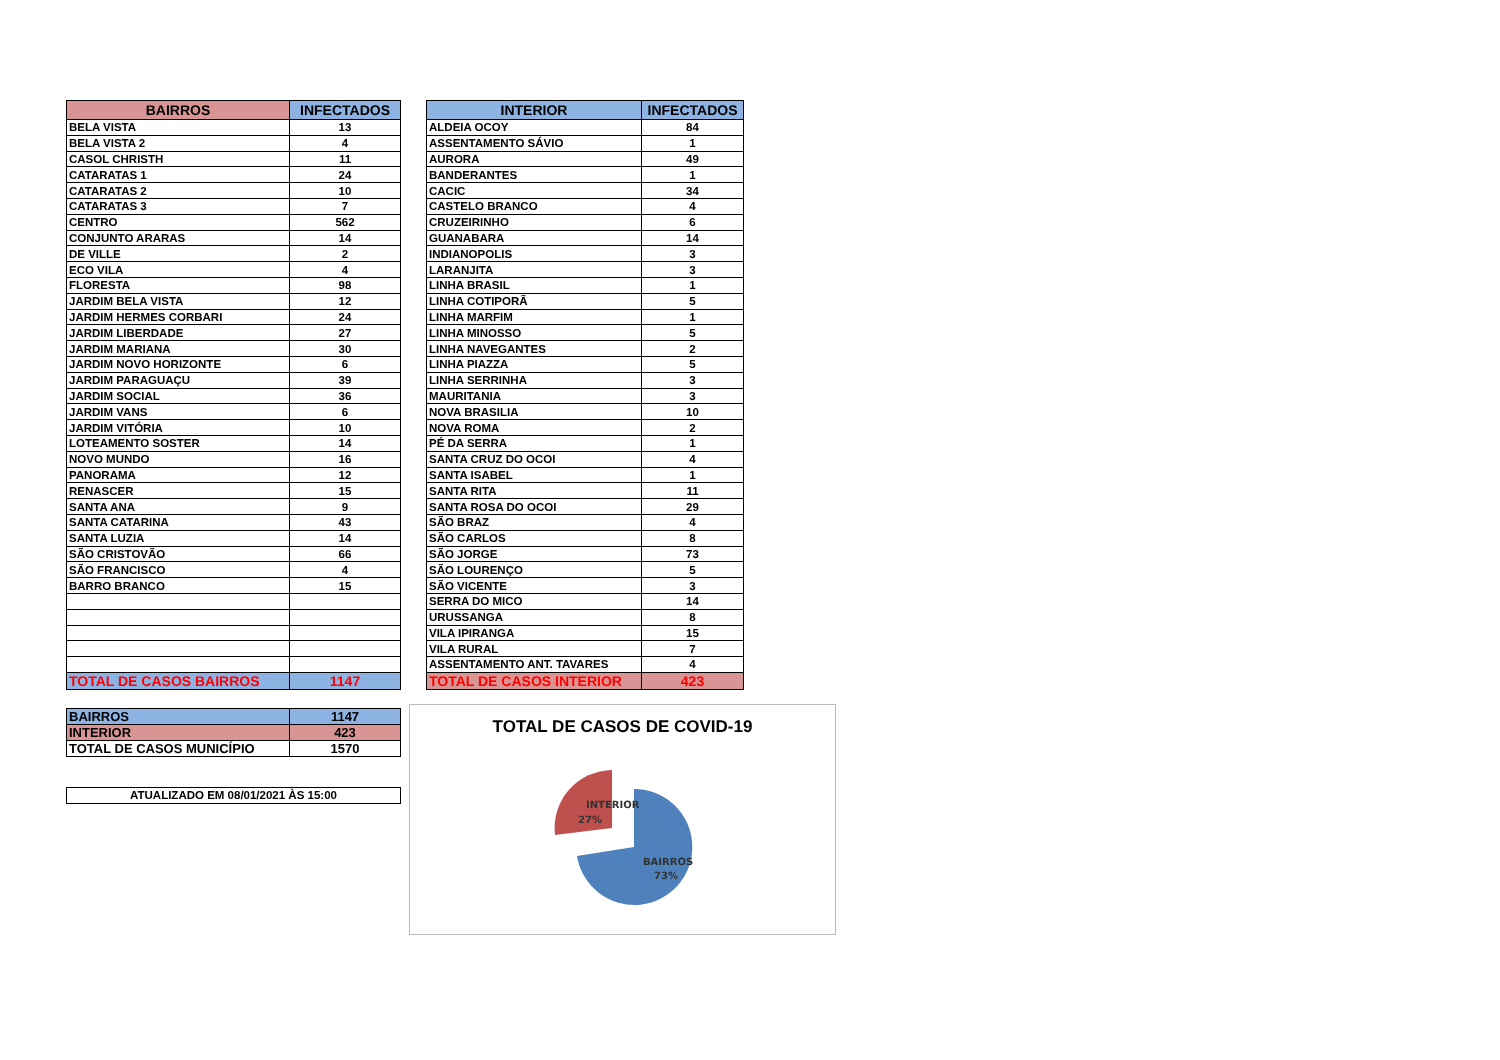| BAIRROS | INFECTADOS |
| --- | --- |
| BELA VISTA | 13 |
| BELA VISTA 2 | 4 |
| CASOL CHRISTH | 11 |
| CATARATAS 1 | 24 |
| CATARATAS 2 | 10 |
| CATARATAS 3 | 7 |
| CENTRO | 562 |
| CONJUNTO ARARAS | 14 |
| DE VILLE | 2 |
| ECO VILA | 4 |
| FLORESTA | 98 |
| JARDIM BELA VISTA | 12 |
| JARDIM HERMES CORBARI | 24 |
| JARDIM LIBERDADE | 27 |
| JARDIM MARIANA | 30 |
| JARDIM NOVO HORIZONTE | 6 |
| JARDIM PARAGUAÇU | 39 |
| JARDIM SOCIAL | 36 |
| JARDIM VANS | 6 |
| JARDIM VITÓRIA | 10 |
| LOTEAMENTO SOSTER | 14 |
| NOVO MUNDO | 16 |
| PANORAMA | 12 |
| RENASCER | 15 |
| SANTA ANA | 9 |
| SANTA CATARINA | 43 |
| SANTA LUZIA | 14 |
| SÃO CRISTOVÃO | 66 |
| SÃO FRANCISCO | 4 |
| BARRO BRANCO | 15 |
| TOTAL DE CASOS BAIRROS | 1147 |
| BAIRROS | 1147 |
| INTERIOR | 423 |
| TOTAL DE CASOS MUNICÍPIO | 1570 |
| ATUALIZADO EM 08/01/2021 ÀS 15:00 |
| INTERIOR | INFECTADOS |
| --- | --- |
| ALDEIA OCOY | 84 |
| ASSENTAMENTO SÁVIO | 1 |
| AURORA | 49 |
| BANDERANTES | 1 |
| CACIC | 34 |
| CASTELO BRANCO | 4 |
| CRUZEIRINHO | 6 |
| GUANABARA | 14 |
| INDIANOPOLIS | 3 |
| LARANJITA | 3 |
| LINHA BRASIL | 1 |
| LINHA COTIPORÃ | 5 |
| LINHA MARFIM | 1 |
| LINHA MINOSSO | 5 |
| LINHA NAVEGANTES | 2 |
| LINHA PIAZZA | 5 |
| LINHA SERRINHA | 3 |
| MAURITANIA | 3 |
| NOVA BRASILIA | 10 |
| NOVA ROMA | 2 |
| PÉ DA SERRA | 1 |
| SANTA CRUZ DO OCOI | 4 |
| SANTA ISABEL | 1 |
| SANTA RITA | 11 |
| SANTA ROSA DO OCOI | 29 |
| SÃO BRAZ | 4 |
| SÃO CARLOS | 8 |
| SÃO JORGE | 73 |
| SÃO LOURENÇO | 5 |
| SÃO VICENTE | 3 |
| SERRA DO MICO | 14 |
| URUSSANGA | 8 |
| VILA IPIRANGA | 15 |
| VILA RURAL | 7 |
| ASSENTAMENTO ANT. TAVARES | 4 |
| TOTAL DE CASOS INTERIOR | 423 |
TOTAL DE CASOS DE COVID-19
INTERIOR
27%
BAIRROS
73%